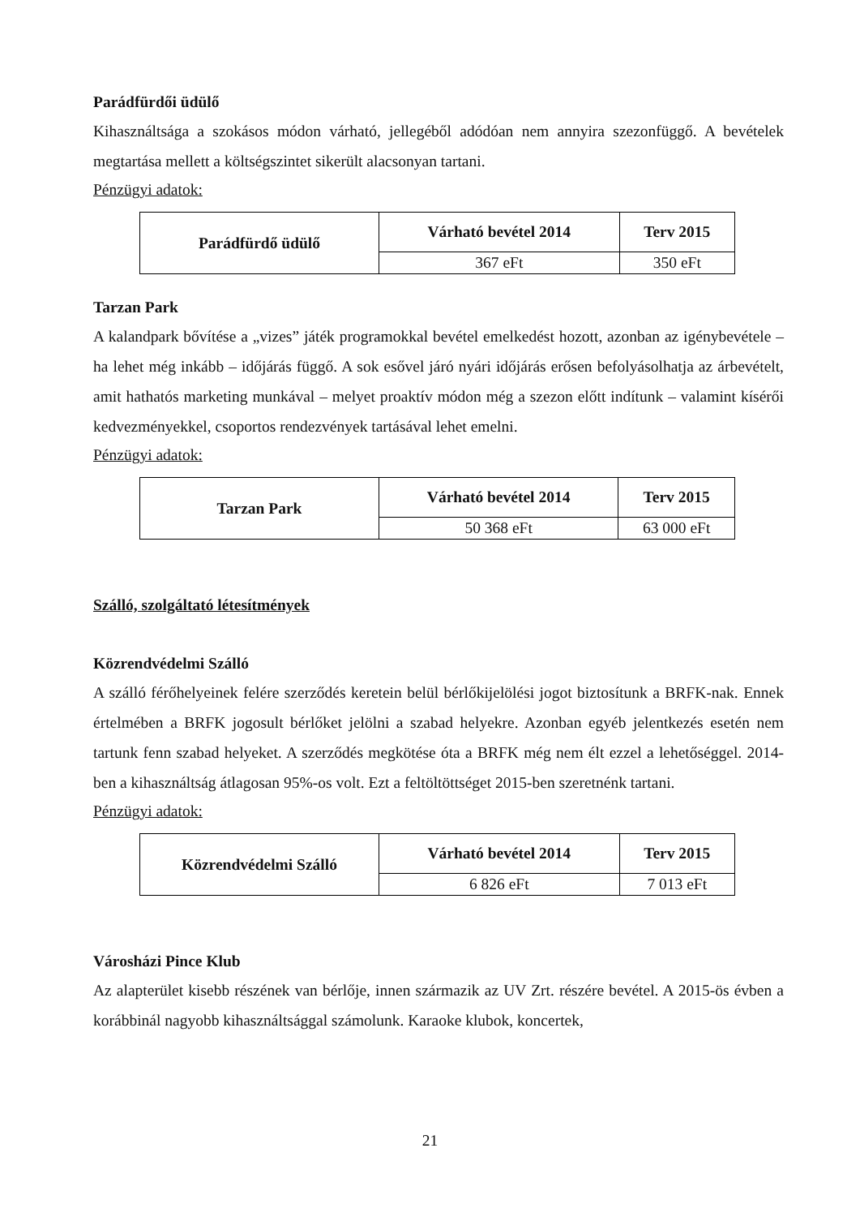Parádfürdői üdülő
Kihasználtsága a szokásos módon várható, jellegéből adódóan nem annyira szezonfüggő. A bevételek megtartása mellett a költségszintet sikerült alacsonyan tartani.
Pénzügyi adatok:
| Parádfürdő üdülő | Várható bevétel 2014 | Terv 2015 |
| --- | --- | --- |
| | 367 eFt | 350 eFt |
Tarzan Park
A kalandpark bővítése a „vizes” játék programokkal bevétel emelkedést hozott, azonban az igénybevétele – ha lehet még inkább – időjárás függő. A sok esővel járó nyári időjárás erősen befolyásolhatja az árbevételt, amit hathatós marketing munkával – melyet proaktív módon még a szezon előtt indítunk – valamint kísérői kedvezményekkel, csoportos rendezvények tartásával lehet emelni.
Pénzügyi adatok:
| Tarzan Park | Várható bevétel 2014 | Terv 2015 |
| --- | --- | --- |
| | 50 368 eFt | 63 000 eFt |
Szálló, szolgáltató létesítmények
Közrendvédelmi Szálló
A szálló férőhelyeinek felére szerződés keretein belül bérlőkijelölési jogot biztosítunk a BRFK-nak. Ennek értelmében a BRFK jogosult bérlőket jelölni a szabad helyekre. Azonban egyéb jelentkezés esetén nem tartunk fenn szabad helyeket. A szerződés megkötése óta a BRFK még nem élt ezzel a lehetőséggel. 2014-ben a kihasználtság átlagosan 95%-os volt. Ezt a feltöltöttséget 2015-ben szeretnénk tartani.
Pénzügyi adatok:
| Közrendvédelmi Szálló | Várható bevétel 2014 | Terv 2015 |
| --- | --- | --- |
| | 6 826 eFt | 7 013 eFt |
Városházi Pince Klub
Az alapterület kisebb részének van bérlője, innen származik az UV Zrt. részére bevétel. A 2015-ös évben a korábbinál nagyobb kihasználtsággal számolunk. Karaoke klubok, koncertek,
21